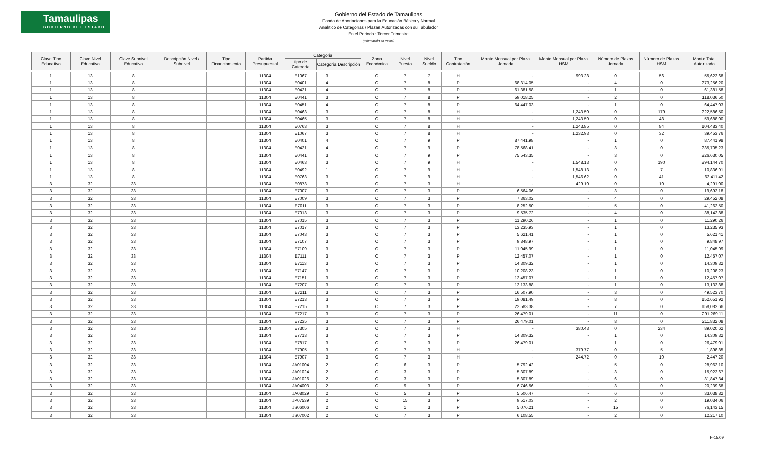Tamaulipas
GOBIERNO DEL ESTADO
Gobierno del Estado de Tamaulipas
Fondo de Aportaciones para la Educación Básica y Normal
Analítico de Categorías / Plazas Autorizadas con su Tabulador
En el Periodo : Tercer Trimestre
(Información en Pesos)
| Clave Tipo Educativo | Clave Nivel Educativo | Clave Subnivel Educativo | Descripción Nivel / Subnivel | Tipo Financiamiento | Partida Presupuestal | Categoria | | | Zona Económica | Nivel Puesto | Nivel Sueldo | Tipo Contratación | Monto Mensual por Plaza Jornada | Monto Mensual por Plaza HSM | Número de Plazas Jornada | Número de Plazas HSM | Monto Total Autorizado |
| --- | --- | --- | --- | --- | --- | --- | --- | --- | --- | --- | --- | --- | --- | --- | --- | --- | --- |
| | | | | | | tipo de Caterоría | Categoría | Descripción | | | | | | | | | |
| 1 | 13 | 8 | | | 11304 | E1067 | 3 | | C | 7 | 7 | H | - | 993.28 | 0 | 56 | 55,623.68 |
| 1 | 13 | 8 | | | 11304 | E0401 | 4 | | C | 7 | 8 | P | 68,314.05 | - | 4 | 0 | 273,256.20 |
| 1 | 13 | 8 | | | 11304 | E0421 | 4 | | C | 7 | 8 | P | 61,381.58 | - | 1 | 0 | 61,381.58 |
| 1 | 13 | 8 | | | 11304 | E0441 | 3 | | C | 7 | 8 | P | 59,018.25 | - | 2 | 0 | 118,036.50 |
| 1 | 13 | 8 | | | 11304 | E0451 | 4 | | C | 7 | 8 | P | 64,447.03 | - | 1 | 0 | 64,447.03 |
| 1 | 13 | 8 | | | 11304 | E0463 | 3 | | C | 7 | 8 | H | - | 1,243.50 | 0 | 179 | 222,586.50 |
| 1 | 13 | 8 | | | 11304 | E0465 | 3 | | C | 7 | 8 | H | - | 1,243.50 | 0 | 48 | 59,688.00 |
| 1 | 13 | 8 | | | 11304 | E0763 | 3 | | C | 7 | 8 | H | - | 1,243.85 | 0 | 84 | 104,483.40 |
| 1 | 13 | 8 | | | 11304 | E1067 | 3 | | C | 7 | 8 | H | - | 1,232.93 | 0 | 32 | 39,453.76 |
| 1 | 13 | 8 | | | 11304 | E0401 | 4 | | C | 7 | 9 | P | 87,441.98 | - | 1 | 0 | 87,441.98 |
| 1 | 13 | 8 | | | 11304 | E0421 | 4 | | C | 7 | 9 | P | 78,568.41 | - | 3 | 0 | 235,705.23 |
| 1 | 13 | 8 | | | 11304 | E0441 | 3 | | C | 7 | 9 | P | 75,543.35 | - | 3 | 0 | 226,630.05 |
| 1 | 13 | 8 | | | 11304 | E0463 | 3 | | C | 7 | 9 | H | - | 1,548.13 | 0 | 190 | 294,144.70 |
| 1 | 13 | 8 | | | 11304 | E0492 | 1 | | C | 7 | 9 | H | - | 1,548.13 | 0 | 7 | 10,836.91 |
| 1 | 13 | 8 | | | 11304 | E0763 | 3 | | C | 7 | 9 | H | - | 1,546.62 | 0 | 41 | 63,411.42 |
| 3 | 32 | 33 | | | 11304 | E0873 | 3 | | C | 7 | 3 | H | - | 429.10 | 0 | 10 | 4,291.00 |
| 3 | 32 | 33 | | | 11304 | E7007 | 3 | | C | 7 | 3 | P | 6,564.06 | - | 3 | 0 | 19,692.18 |
| 3 | 32 | 33 | | | 11304 | E7009 | 3 | | C | 7 | 3 | P | 7,363.02 | - | 4 | 0 | 29,452.08 |
| 3 | 32 | 33 | | | 11304 | E7011 | 3 | | C | 7 | 3 | P | 8,252.50 | - | 5 | 0 | 41,262.50 |
| 3 | 32 | 33 | | | 11304 | E7013 | 3 | | C | 7 | 3 | P | 9,535.72 | - | 4 | 0 | 38,142.88 |
| 3 | 32 | 33 | | | 11304 | E7015 | 3 | | C | 7 | 3 | P | 11,290.26 | - | 1 | 0 | 11,290.26 |
| 3 | 32 | 33 | | | 11304 | E7017 | 3 | | C | 7 | 3 | P | 13,235.93 | - | 1 | 0 | 13,235.93 |
| 3 | 32 | 33 | | | 11304 | E7043 | 3 | | C | 7 | 3 | P | 5,621.41 | - | 1 | 0 | 5,621.41 |
| 3 | 32 | 33 | | | 11304 | E7107 | 3 | | C | 7 | 3 | P | 9,848.97 | - | 1 | 0 | 9,848.97 |
| 3 | 32 | 33 | | | 11304 | E7109 | 3 | | C | 7 | 3 | P | 11,045.99 | - | 1 | 0 | 11,045.99 |
| 3 | 32 | 33 | | | 11304 | E7111 | 3 | | C | 7 | 3 | P | 12,457.07 | - | 1 | 0 | 12,457.07 |
| 3 | 32 | 33 | | | 11304 | E7113 | 3 | | C | 7 | 3 | P | 14,309.32 | - | 1 | 0 | 14,309.32 |
| 3 | 32 | 33 | | | 11304 | E7147 | 3 | | C | 7 | 3 | P | 10,208.23 | - | 1 | 0 | 10,208.23 |
| 3 | 32 | 33 | | | 11304 | E7151 | 3 | | C | 7 | 3 | P | 12,457.07 | - | 1 | 0 | 12,457.07 |
| 3 | 32 | 33 | | | 11304 | E7207 | 3 | | C | 7 | 3 | P | 13,133.88 | - | 1 | 0 | 13,133.88 |
| 3 | 32 | 33 | | | 11304 | E7211 | 3 | | C | 7 | 3 | P | 16,507.90 | - | 3 | 0 | 49,523.70 |
| 3 | 32 | 33 | | | 11304 | E7213 | 3 | | C | 7 | 3 | P | 19,081.49 | - | 8 | 0 | 152,651.92 |
| 3 | 32 | 33 | | | 11304 | E7215 | 3 | | C | 7 | 3 | P | 22,583.38 | - | 7 | 0 | 158,083.66 |
| 3 | 32 | 33 | | | 11304 | E7217 | 3 | | C | 7 | 3 | P | 26,479.01 | - | 11 | 0 | 291,269.11 |
| 3 | 32 | 33 | | | 11304 | E7235 | 3 | | C | 7 | 3 | P | 26,479.01 | - | 8 | 0 | 211,832.08 |
| 3 | 32 | 33 | | | 11304 | E7305 | 3 | | C | 7 | 3 | H | - | 380.43 | 0 | 234 | 89,020.62 |
| 3 | 32 | 33 | | | 11304 | E7713 | 3 | | C | 7 | 3 | P | 14,309.32 | - | 1 | 0 | 14,309.32 |
| 3 | 32 | 33 | | | 11304 | E7817 | 3 | | C | 7 | 3 | P | 26,479.01 | - | 1 | 0 | 26,479.01 |
| 3 | 32 | 33 | | | 11304 | E7905 | 3 | | C | 7 | 3 | H | - | 379.77 | 0 | 5 | 1,898.85 |
| 3 | 32 | 33 | | | 11304 | E7907 | 3 | | C | 7 | 3 | H | - | 244.72 | 0 | 10 | 2,447.20 |
| 3 | 32 | 33 | | | 11304 | JA01004 | 2 | | C | 6 | 3 | P | 5,792.42 | - | 5 | 0 | 28,962.10 |
| 3 | 32 | 33 | | | 11304 | JA01024 | 2 | | C | 3 | 3 | P | 5,307.89 | - | 3 | 0 | 15,923.67 |
| 3 | 32 | 33 | | | 11304 | JA01026 | 2 | | C | 3 | 3 | P | 5,307.89 | - | 6 | 0 | 31,847.34 |
| 3 | 32 | 33 | | | 11304 | JA04003 | 2 | | C | 9 | 3 | P | 6,746.56 | - | 3 | 0 | 20,239.68 |
| 3 | 32 | 33 | | | 11304 | JA08029 | 2 | | C | 5 | 3 | P | 5,506.47 | - | 6 | 0 | 33,038.82 |
| 3 | 32 | 33 | | | 11304 | JP07539 | 2 | | C | 15 | 3 | P | 9,517.03 | - | 2 | 0 | 19,034.06 |
| 3 | 32 | 33 | | | 11304 | JS06006 | 2 | | C | 1 | 3 | P | 5,076.21 | - | 15 | 0 | 76,143.15 |
| 3 | 32 | 33 | | | 11304 | JS07002 | 2 | | C | 7 | 3 | P | 6,108.55 | - | 2 | 0 | 12,217.10 |
F-15.09